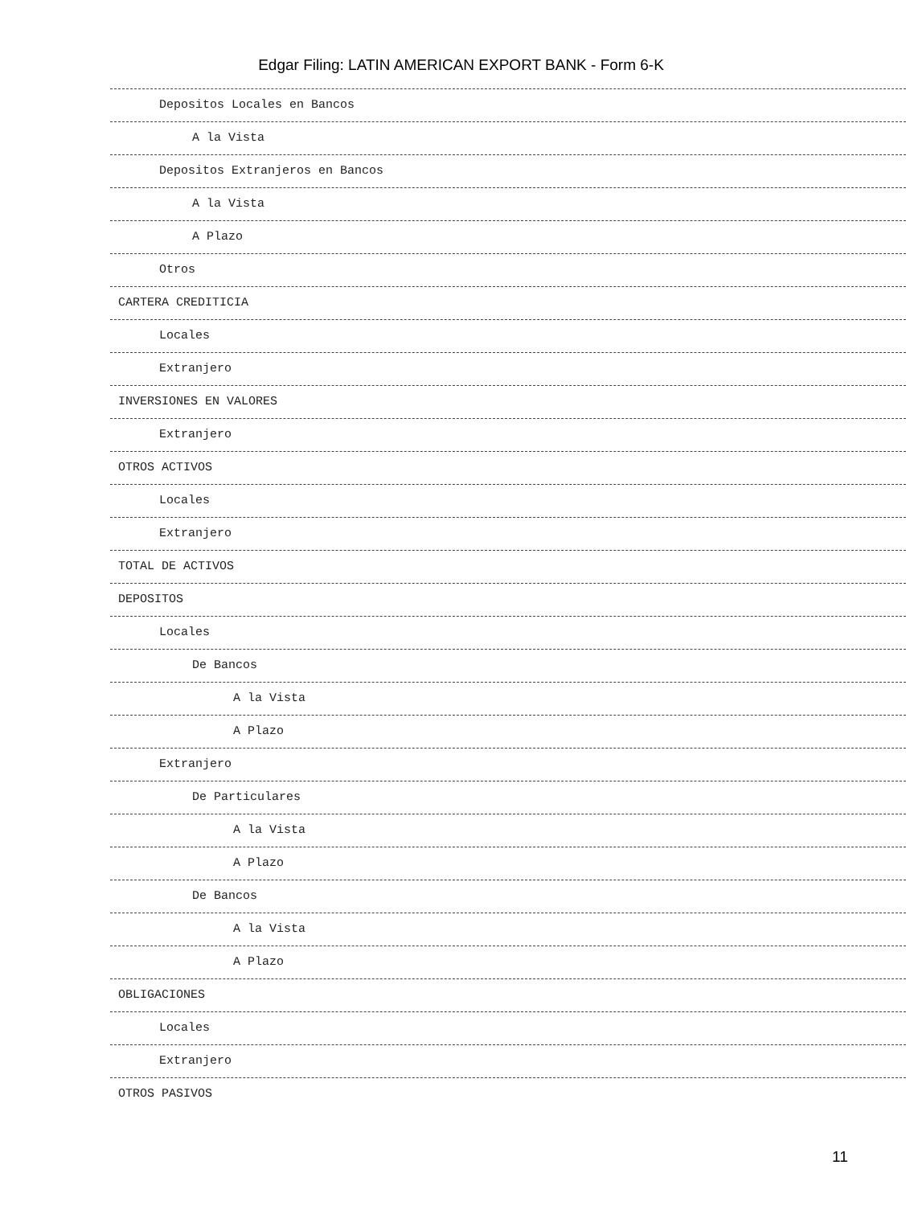Edgar Filing: LATIN AMERICAN EXPORT BANK - Form 6-K
Depositos Locales en Bancos
A la Vista
Depositos Extranjeros en Bancos
A la Vista
A Plazo
Otros
CARTERA CREDITICIA
Locales
Extranjero
INVERSIONES EN VALORES
Extranjero
OTROS ACTIVOS
Locales
Extranjero
TOTAL DE ACTIVOS
DEPOSITOS
Locales
De Bancos
A la Vista
A Plazo
Extranjero
De Particulares
A la Vista
A Plazo
De Bancos
A la Vista
A Plazo
OBLIGACIONES
Locales
Extranjero
OTROS PASIVOS
11